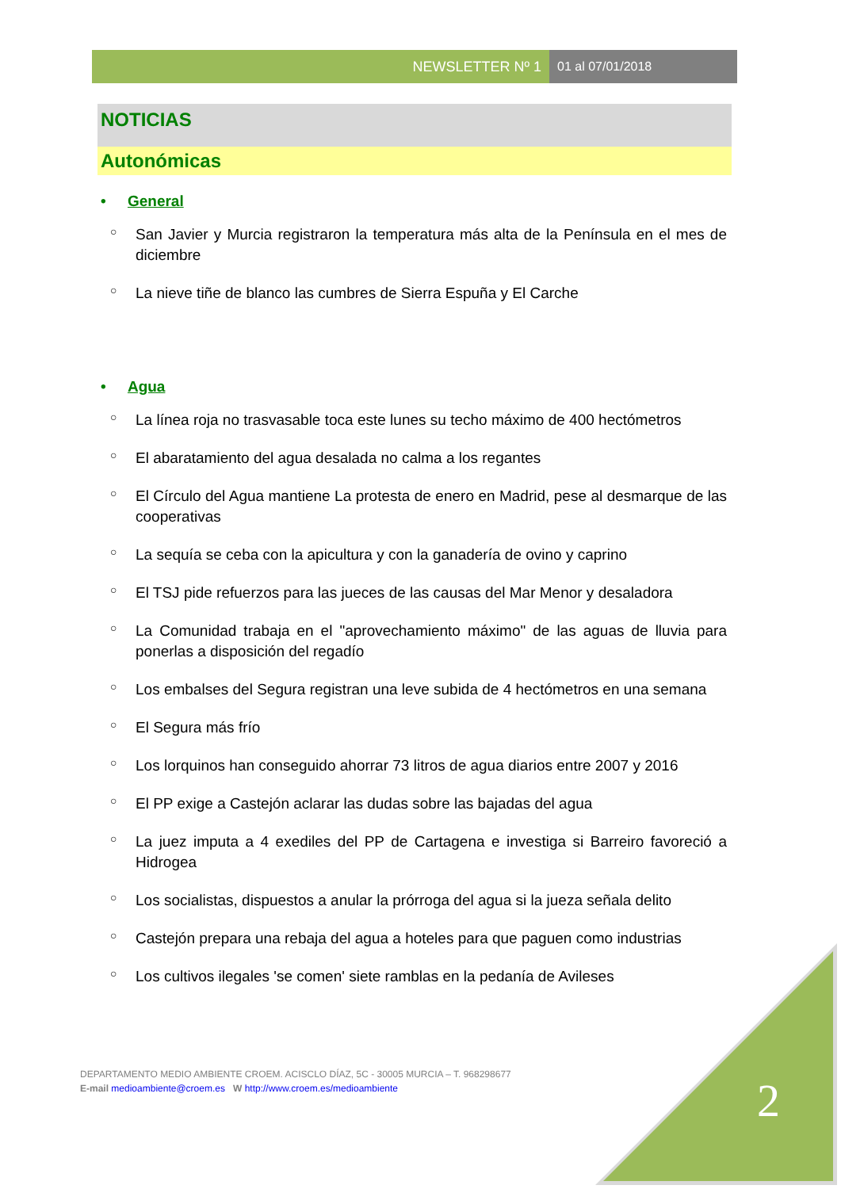NEWSLETTER Nº 1 01 al 07/01/2018
NOTICIAS
Autonómicas
• General
○ San Javier y Murcia registraron la temperatura más alta de la Península en el mes de diciembre
○ La nieve tiñe de blanco las cumbres de Sierra Espuña y El Carche
• Agua
○ La línea roja no trasvasable toca este lunes su techo máximo de 400 hectómetros
○ El abaratamiento del agua desalada no calma a los regantes
○ El Círculo del Agua mantiene La protesta de enero en Madrid, pese al desmarque de las cooperativas
○ La sequía se ceba con la apicultura y con la ganadería de ovino y caprino
○ El TSJ pide refuerzos para las jueces de las causas del Mar Menor y desaladora
○ La Comunidad trabaja en el "aprovechamiento máximo" de las aguas de lluvia para ponerlas a disposición del regadío
○ Los embalses del Segura registran una leve subida de 4 hectómetros en una semana
○ El Segura más frío
○ Los lorquinos han conseguido ahorrar 73 litros de agua diarios entre 2007 y 2016
○ El PP exige a Castejón aclarar las dudas sobre las bajadas del agua
○ La juez imputa a 4 exediles del PP de Cartagena e investiga si Barreiro favoreció a Hidrogea
○ Los socialistas, dispuestos a anular la prórroga del agua si la jueza señala delito
○ Castejón prepara una rebaja del agua a hoteles para que paguen como industrias
○ Los cultivos ilegales 'se comen' siete ramblas en la pedanía de Avileses
2
DEPARTAMENTO MEDIO AMBIENTE CROEM. ACISCLO DÍAZ, 5C - 30005 MURCIA – T. 968298677
E-mail medioambiente@croem.es W http://www.croem.es/medioambiente